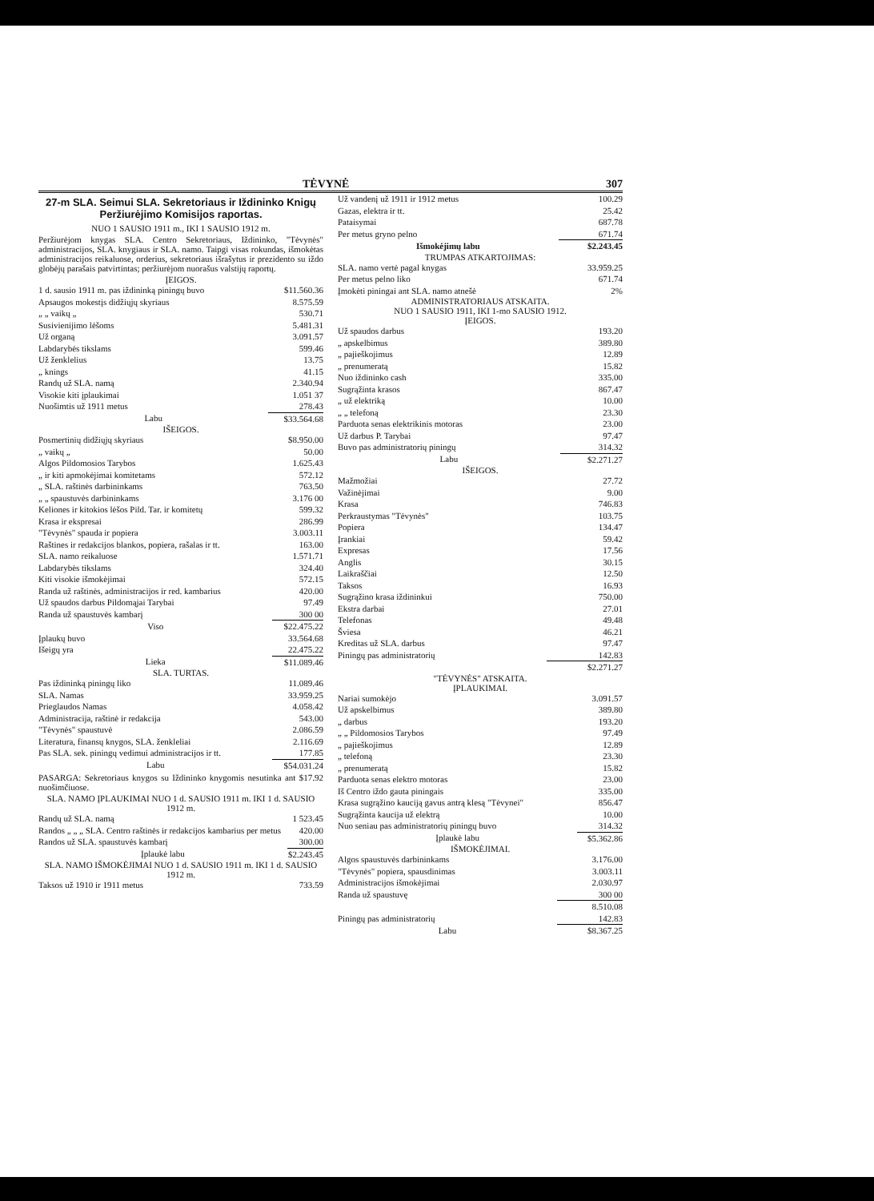TĖVYNĖ 307
27-m SLA. Seimui SLA. Sekretoriaus ir Iždininko Knigų Peržiurėjimo Komisijos raportas.
NUO 1 SAUSIO 1911 m., IKI 1 SAUSIO 1912 m.
Peržiurėjom knygas SLA. Centro Sekretoriaus, Iždininko, "Tėvynės" administracijos, SLA. knygiaus ir SLA. namo. Taipgi visas rokundas, išmokėtas administracijos reikaluose, orderius, sekretoriaus išrašytus ir prezidento su iždo globėjų parašais patvirtintas; peržiurėjom nuorašus valstijų raportų.
ĮEIGOS.
| 1 d. sausio 1911 m. pas iždininką piningų buvo | $11.560.36 |
| Apsaugos mokestįs didžiųjų skyriaus | 8.575.59 |
| „ „ vaikų „ | 530.71 |
| Susivienijimo lėšoms | 5.481.31 |
| Už organą | 3.091.57 |
| Labdarybės tikslams | 599.46 |
| Už ženklelius | 13.75 |
| „ knings | 41.15 |
| Randų už SLA. namą | 2.340.94 |
| Visokie kiti įplaukimai | 1.051 37 |
| Nuošimtis už 1911 metus | 278.43 |
| Labu | $33.564.68 |
IŠEIGOS.
| Posmertinių didžiųjų skyriaus | $8.950.00 |
| „ vaikų „ | 50.00 |
| Algos Pildomosios Tarybos | 1.625.43 |
| „ ir kiti apmokėjimai komitetams | 572.12 |
| „ SLA. raštinės darbininkams | 763.50 |
| „ „ spaustuvės darbininkams | 3.176 00 |
| Keliones ir kitokios lėšos Pild. Tar. ir komitetų | 599.32 |
| Krasa ir ekspresai | 286.99 |
| "Tėvynės" spauda ir popiera | 3.003.11 |
| Raštines ir redakcijos blankos, popiera, rašalas ir tt. | 163.00 |
| SLA. namo reikaluose | 1.571.71 |
| Labdarybės tikslams | 324.40 |
| Kiti visokie išmokėjimai | 572.15 |
| Randa už raštinės, administracijos ir red. kambarius | 420.00 |
| Už spaudos darbus Pildomąjai Tarybai | 97.49 |
| Randa už spaustuvės kambarį | 300 00 |
| Viso | $22.475.22 |
| Įplaukų buvo | 33.564.68 |
| Išeigų yra | 22.475.22 |
| Lieka | $11.089.46 |
SLA. TURTAS.
| Pas iždininką piningų liko | 11.089.46 |
| SLA. Namas | 33.959.25 |
| Prieglaudos Namas | 4.058.42 |
| Administracija, raštinė ir redakcija | 543.00 |
| "Tėvynės" spaustuvė | 2.086.59 |
| Literatura, finansų knygos, SLA. ženkleliai | 2.116.69 |
| Pas SLA. sek. piningų vedimui administracijos ir tt. | 177.85 |
| Labu | $54.031.24 |
PASARGA: Sekretoriaus knygos su Iždininko knygomis nesutinka ant $17.92 nuošimčiuose.
SLA. NAMO ĮPLAUKIMAI NUO 1 d. SAUSIO 1911 m. IKI 1 d. SAUSIO 1912 m.
| Randų už SLA. namą | 1 523.45 |
| Randos „ „ „ SLA. Centro raštinės ir redakcijos kambarius per metus | 420.00 |
| Randos už SLA. spaustuvės kambarį | 300.00 |
| Įplaukė labu | $2.243.45 |
SLA. NAMO IŠMOKĖJIMAI NUO 1 d. SAUSIO 1911 m. IKI 1 d. SAUSIO 1912 m.
| Taksos už 1910 ir 1911 metus | 733.59 |
| Už vandenį už 1911 ir 1912 metus | 100.29 |
| Gazas, elektra ir tt. | 25.42 |
| Pataisymai | 687.78 |
| Per metus gryno pelno | 671.74 |
| Išmokėjimų labu | $2.243.45 |
TRUMPAS ATKARTOJIMAS:
| SLA. namo vertė pagal knygas | 33.959.25 |
| Per metus pelno liko | 671.74 |
| Įmokėti piningai ant SLA. namo atnešė | 2% |
ADMINISTRATORIAUS ATSKAITA.
NUO 1 SAUSIO 1911, IKI 1-mo SAUSIO 1912.
ĮEIGOS.
| Už spaudos darbus | 193.20 |
| „ apskelbimus | 389.80 |
| „ pajieškojimus | 12.89 |
| „ prenumeratą | 15.82 |
| Nuo iždininko cash | 335.00 |
| Sugrąžinta krasos | 867.47 |
| „ už elektriką | 10.00 |
| „ „ telefoną | 23.30 |
| Parduota senas elektrikinis motoras | 23.00 |
| Už darbus P. Tarybai | 97.47 |
| Buvo pas administratorių piningų | 314.32 |
| Labu | $2.271.27 |
IŠEIGOS.
| Mažmožiai | 27.72 |
| Važinėjimai | 9.00 |
| Krasa | 746.83 |
| Perkraustymas "Tėvynės" | 103.75 |
| Popiera | 134.47 |
| Įrankiai | 59.42 |
| Expresas | 17.56 |
| Anglis | 30.15 |
| Laikraščiai | 12.50 |
| Taksos | 16.93 |
| Sugrąžino krasa iždininkui | 750.00 |
| Ekstra darbai | 27.01 |
| Telefonas | 49.48 |
| Šviesa | 46.21 |
| Kreditas už SLA. darbus | 97.47 |
| Piningų pas administratorių | 142.83 |
| | $2.271.27 |
"TĖVYNĖS" ATSKAITA.
ĮPLAUKIMAI.
| Nariai sumokėjo | 3.091.57 |
| Už apskelbimus | 389.80 |
| „ darbus | 193.20 |
| „ „ Pildomosios Tarybos | 97.49 |
| „ pajieškojimus | 12.89 |
| „ telefoną | 23.30 |
| „ prenumeratą | 15.82 |
| Parduota senas elektro motoras | 23.00 |
| Iš Centro iždo gauta piningais | 335.00 |
| Krasa sugrąžino kauciją gavus antrą klesą "Tėvynei" | 856.47 |
| Sugrąžinta kaucija už elektrą | 10.00 |
| Nuo seniau pas administratorių piningų buvo | 314.32 |
| Įplaukė labu | $5.362.86 |
IŠMOKĖJIMAI.
| Algos spaustuvės darbininkams | 3.176.00 |
| "Tėvynės" popiera, spausdinimas | 3.003.11 |
| Administracijos išmokėjimai | 2.030.97 |
| Randa už spaustuvę | 300 00 |
| | 8.510.08 |
| Piningų pas administratorių | 142.83 |
| Labu | $8.367.25 |